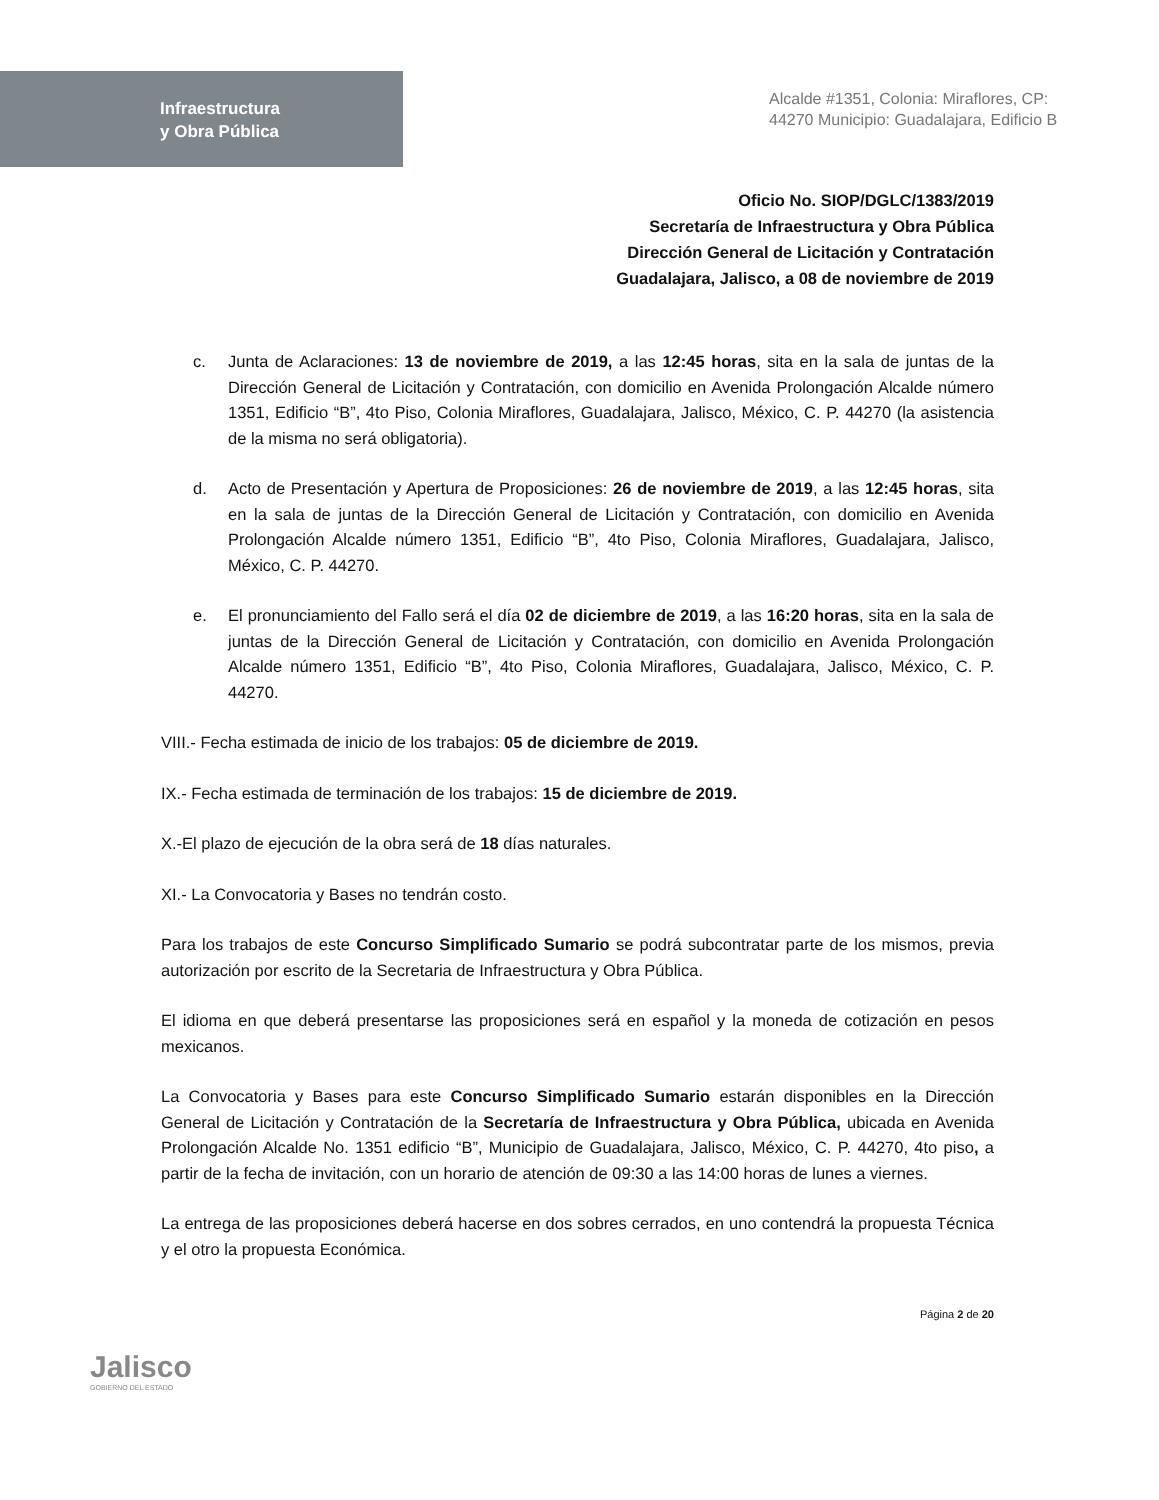Infraestructura
y Obra Pública
Alcalde #1351, Colonia: Miraflores, CP: 44270 Municipio: Guadalajara, Edificio B
Oficio No. SIOP/DGLC/1383/2019
Secretaría de Infraestructura y Obra Pública
Dirección General de Licitación y Contratación
Guadalajara, Jalisco, a 08 de noviembre de 2019
c. Junta de Aclaraciones: 13 de noviembre de 2019, a las 12:45 horas, sita en la sala de juntas de la Dirección General de Licitación y Contratación, con domicilio en Avenida Prolongación Alcalde número 1351, Edificio “B”, 4to Piso, Colonia Miraflores, Guadalajara, Jalisco, México, C. P. 44270 (la asistencia de la misma no será obligatoria).
d. Acto de Presentación y Apertura de Proposiciones: 26 de noviembre de 2019, a las 12:45 horas, sita en la sala de juntas de la Dirección General de Licitación y Contratación, con domicilio en Avenida Prolongación Alcalde número 1351, Edificio “B”, 4to Piso, Colonia Miraflores, Guadalajara, Jalisco, México, C. P. 44270.
e. El pronunciamiento del Fallo será el día 02 de diciembre de 2019, a las 16:20 horas, sita en la sala de juntas de la Dirección General de Licitación y Contratación, con domicilio en Avenida Prolongación Alcalde número 1351, Edificio “B”, 4to Piso, Colonia Miraflores, Guadalajara, Jalisco, México, C. P. 44270.
VIII.- Fecha estimada de inicio de los trabajos: 05 de diciembre de 2019.
IX.- Fecha estimada de terminación de los trabajos: 15 de diciembre de 2019.
X.-El plazo de ejecución de la obra será de 18 días naturales.
XI.- La Convocatoria y Bases no tendrán costo.
Para los trabajos de este Concurso Simplificado Sumario se podrá subcontratar parte de los mismos, previa autorización por escrito de la Secretaria de Infraestructura y Obra Pública.
El idioma en que deberá presentarse las proposiciones será en español y la moneda de cotización en pesos mexicanos.
La Convocatoria y Bases para este Concurso Simplificado Sumario estarán disponibles en la Dirección General de Licitación y Contratación de la Secretaría de Infraestructura y Obra Pública, ubicada en Avenida Prolongación Alcalde No. 1351 edificio “B”, Municipio de Guadalajara, Jalisco, México, C. P. 44270, 4to piso, a partir de la fecha de invitación, con un horario de atención de 09:30 a las 14:00 horas de lunes a viernes.
La entrega de las proposiciones deberá hacerse en dos sobres cerrados, en uno contendrá la propuesta Técnica y el otro la propuesta Económica.
Jalisco
GOBIERNO DEL ESTADO
Página 2 de 20